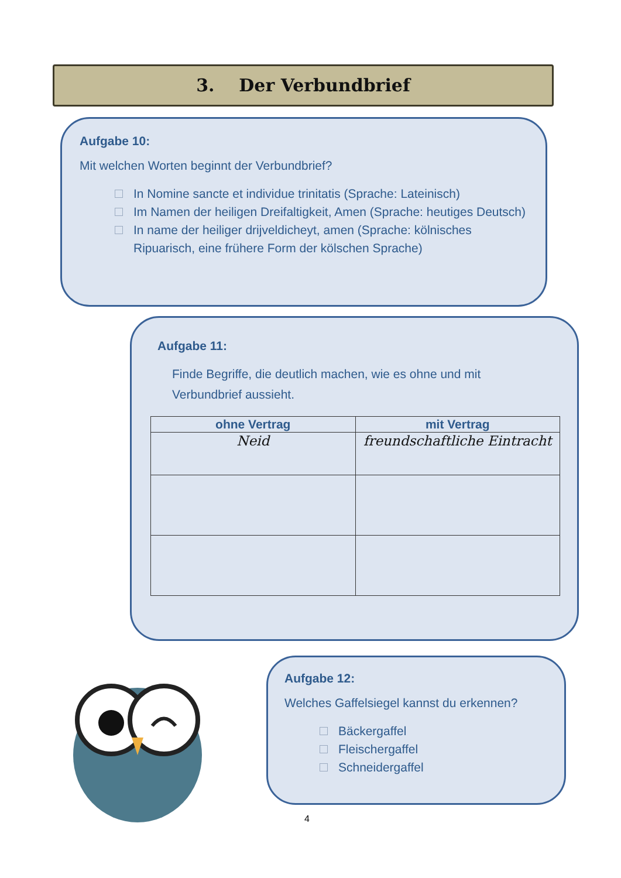3. Der Verbundbrief
Aufgabe 10:
Mit welchen Worten beginnt der Verbundbrief?
In Nomine sancte et individue trinitatis (Sprache: Lateinisch)
Im Namen der heiligen Dreifaltigkeit, Amen (Sprache: heutiges Deutsch)
In name der heiliger drijveldicheyt, amen (Sprache: kölnisches Ripuarisch, eine frühere Form der kölschen Sprache)
Aufgabe 11:
Finde Begriffe, die deutlich machen, wie es ohne und mit Verbundbrief aussieht.
| ohne Vertrag | mit Vertrag |
| --- | --- |
| Neid | freundschaftliche Eintracht |
Aufgabe 12:
Welches Gaffelsiegel kannst du erkennen?
Bäckergaffel
Fleischergaffel
Schneidergaffel
4